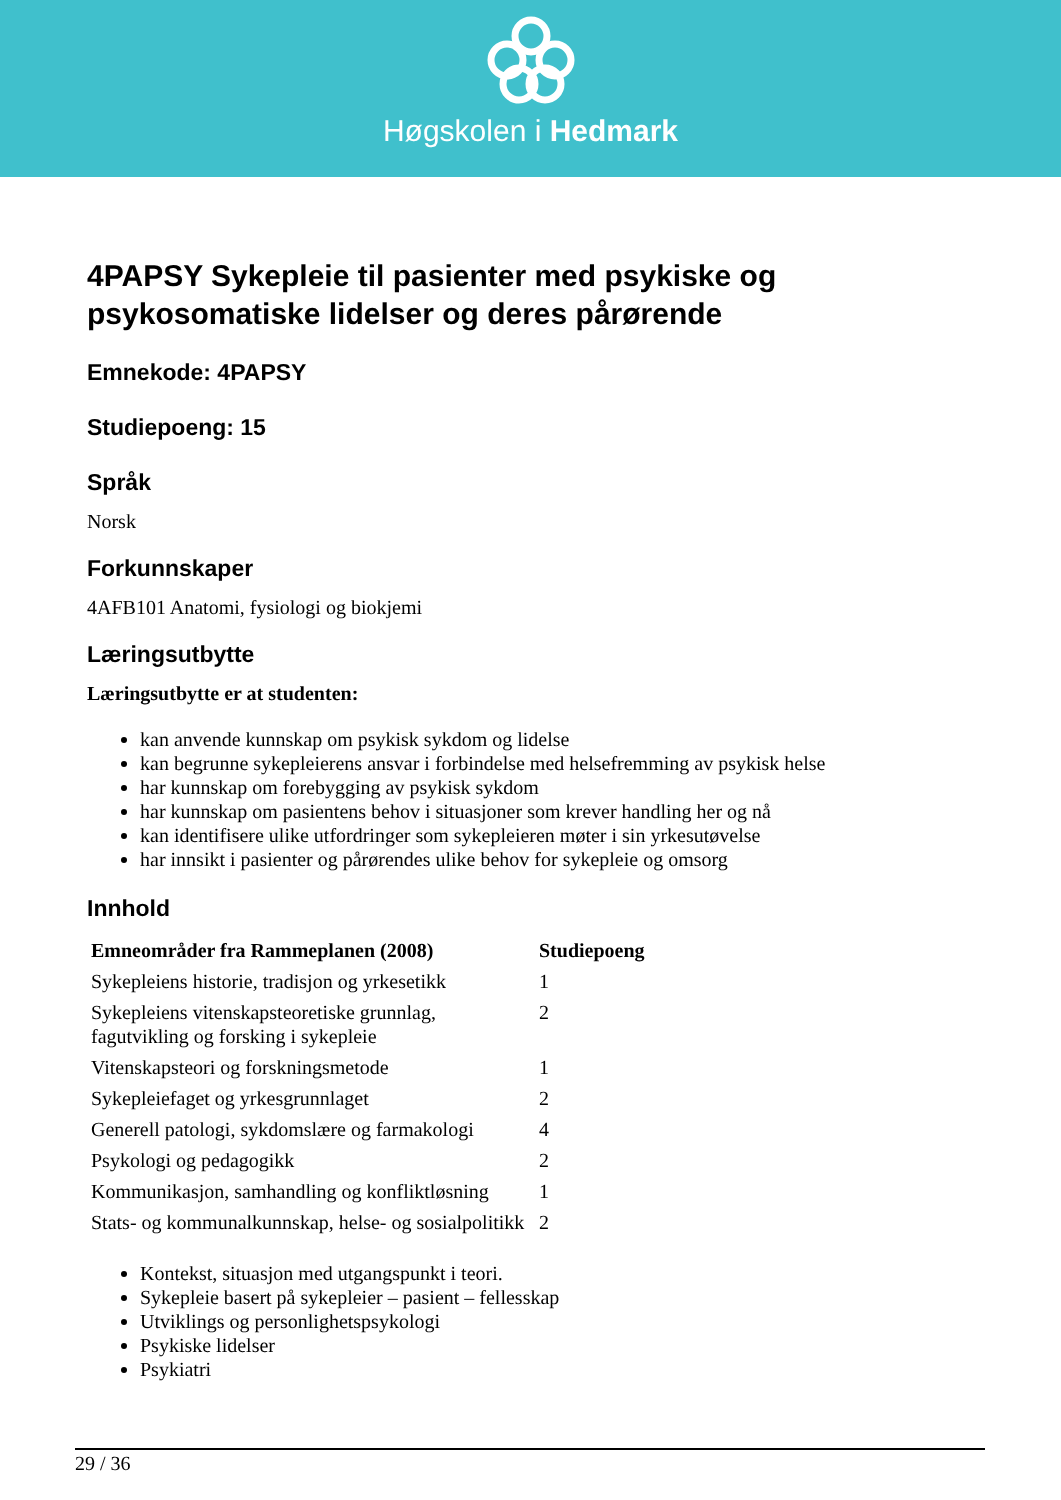Høgskolen i Hedmark
4PAPSY Sykepleie til pasienter med psykiske og psykosomatiske lidelser og deres pårørende
Emnekode: 4PAPSY
Studiepoeng: 15
Språk
Norsk
Forkunnskaper
4AFB101 Anatomi, fysiologi og biokjemi
Læringsutbytte
Læringsutbytte er at studenten:
kan anvende kunnskap om psykisk sykdom og lidelse
kan begrunne sykepleierens ansvar i forbindelse med helsefremming av psykisk helse
har kunnskap om forebygging av psykisk sykdom
har kunnskap om pasientens behov i situasjoner som krever handling her og nå
kan identifisere ulike utfordringer som sykepleieren møter i sin yrkesutøvelse
har innsikt i pasienter og pårørendes ulike behov for sykepleie og omsorg
Innhold
| Emneområder fra Rammeplanen (2008) | Studiepoeng |
| --- | --- |
| Sykepleiens historie, tradisjon og yrkesetikk | 1 |
| Sykepleiens vitenskapsteoretiske grunnlag, fagutvikling og forsking i sykepleie | 2 |
| Vitenskapsteori og forskningsmetode | 1 |
| Sykepleiefaget og yrkesgrunnlaget | 2 |
| Generell patologi, sykdomslære og farmakologi | 4 |
| Psykologi og pedagogikk | 2 |
| Kommunikasjon, samhandling og konfliktløsning | 1 |
| Stats- og kommunalkunnskap, helse- og sosialpolitikk | 2 |
Kontekst, situasjon med utgangspunkt i teori.
Sykepleie basert på sykepleier – pasient – fellesskap
Utviklings og personlighetspsykologi
Psykiske lidelser
Psykiatri
29 / 36